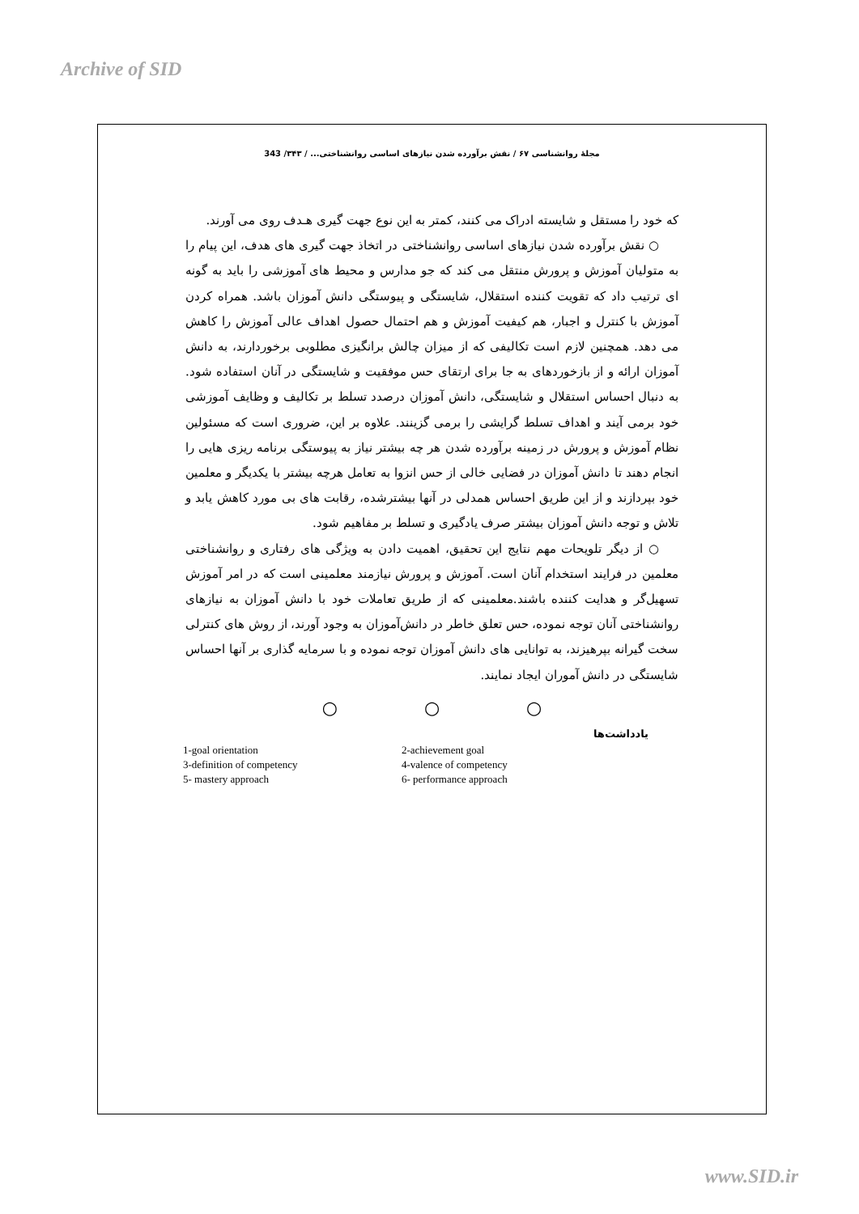Archive of SID
مجلهٔ روانشناسی ۶۷ / نقش برآورده شدن نیازهای اساسی روانشناختی... / ۳۴۳/ 343
که خود را مستقل و شایسته ادراک می کنند، کمتر به این نوع جهت گیری هـدف روی می آورند.
○ نقش برآورده شدن نیازهای اساسی روانشناختی در اتخاذ جهت گیری های هدف، این پیام را به متولیان آموزش و پرورش منتقل می کند که جو مدارس و محیط های آموزشی را باید به گونه ای ترتیب داد که تقویت کننده استقلال، شایستگی و پیوستگی دانش آموزان باشد. همراه کردن آموزش با کنترل و اجبار، هم کیفیت آموزش و هم احتمال حصول اهداف عالی آموزش را کاهش می دهد. همچنین لازم است تکالیفی که از میزان چالش برانگیزی مطلوبی برخوردارند، به دانش آموزان ارائه و از بازخوردهای به جا برای ارتقای حس موفقیت و شایستگی در آنان استفاده شود. به دنبال احساس استقلال و شایستگی، دانش آموزان درصدد تسلط بر تکالیف و وظایف آموزشی خود برمی آیند و اهداف تسلط گرایشی را برمی گزینند. علاوه بر این، ضروری است که مسئولین نظام آموزش و پرورش در زمینه برآورده شدن هر چه بیشتر نیاز به پیوستگی برنامه ریزی هایی را انجام دهند تا دانش آموزان در فضایی خالی از حس انزوا به تعامل هرچه بیشتر با یکدیگر و معلمین خود بپردازند و از این طریق احساس همدلی در آنها بیشترشده، رقابت های بی مورد کاهش یابد و تلاش و توجه دانش آموزان بیشتر صرف یادگیری و تسلط بر مفاهیم شود.
○ از دیگر تلویحات مهم نتایج این تحقیق، اهمیت دادن به ویژگی های رفتاری و روانشناختی معلمین در فرایند استخدام آنان است. آموزش و پرورش نیازمند معلمینی است که در امر آموزش تسهیل‌گر و هدایت کننده باشند.معلمینی که از طریق تعاملات خود با دانش آموزان به نیازهای روانشناختی آنان توجه نموده، حس تعلق خاطر در دانش‌آموزان به وجود آورند، از روش های کنترلی سخت گیرانه بپرهیزند، به توانایی های دانش آموزان توجه نموده و با سرمایه گذاری بر آنها احساس شایستگی در دانش آموران ایجاد نمایند.
○ ○ ○
یادداشت‌ها
1-goal orientation
2-achievement goal
3-definition of competency
4-valence of competency
5- mastery approach
6- performance approach
www.SID.ir